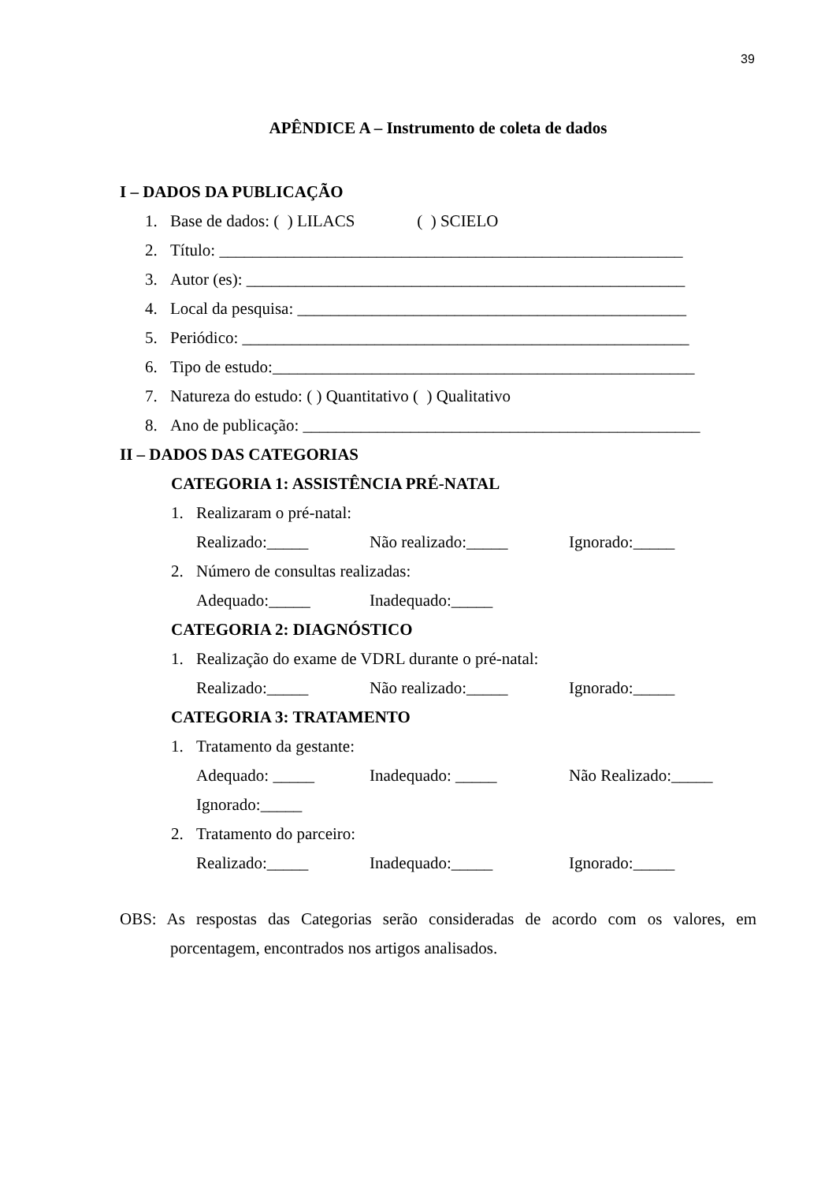39
APÊNDICE A – Instrumento de coleta de dados
I – DADOS DA PUBLICAÇÃO
1. Base de dados: ( ) LILACS ( ) SCIELO
2. Título: ________________________________________________________
3. Autor (es): _____________________________________________________
4. Local da pesquisa: _______________________________________________
5. Periódico: ______________________________________________________
6. Tipo de estudo:___________________________________________________
7. Natureza do estudo: ( ) Quantitativo ( ) Qualitativo
8. Ano de publicação: ________________________________________________
II – DADOS DAS CATEGORIAS
CATEGORIA 1: ASSISTÊNCIA PRÉ-NATAL
1. Realizaram o pré-natal:
Realizado:_____ Não realizado:_____ Ignorado:_____
2. Número de consultas realizadas:
Adequado:_____ Inadequado:_____
CATEGORIA 2: DIAGNÓSTICO
1. Realização do exame de VDRL durante o pré-natal:
Realizado:_____ Não realizado:_____ Ignorado:_____
CATEGORIA 3: TRATAMENTO
1. Tratamento da gestante:
Adequado: _____ Inadequado: _____ Não Realizado:_____
Ignorado:_____
2. Tratamento do parceiro:
Realizado:_____ Inadequado:_____ Ignorado:_____
OBS: As respostas das Categorias serão consideradas de acordo com os valores, em porcentagem, encontrados nos artigos analisados.